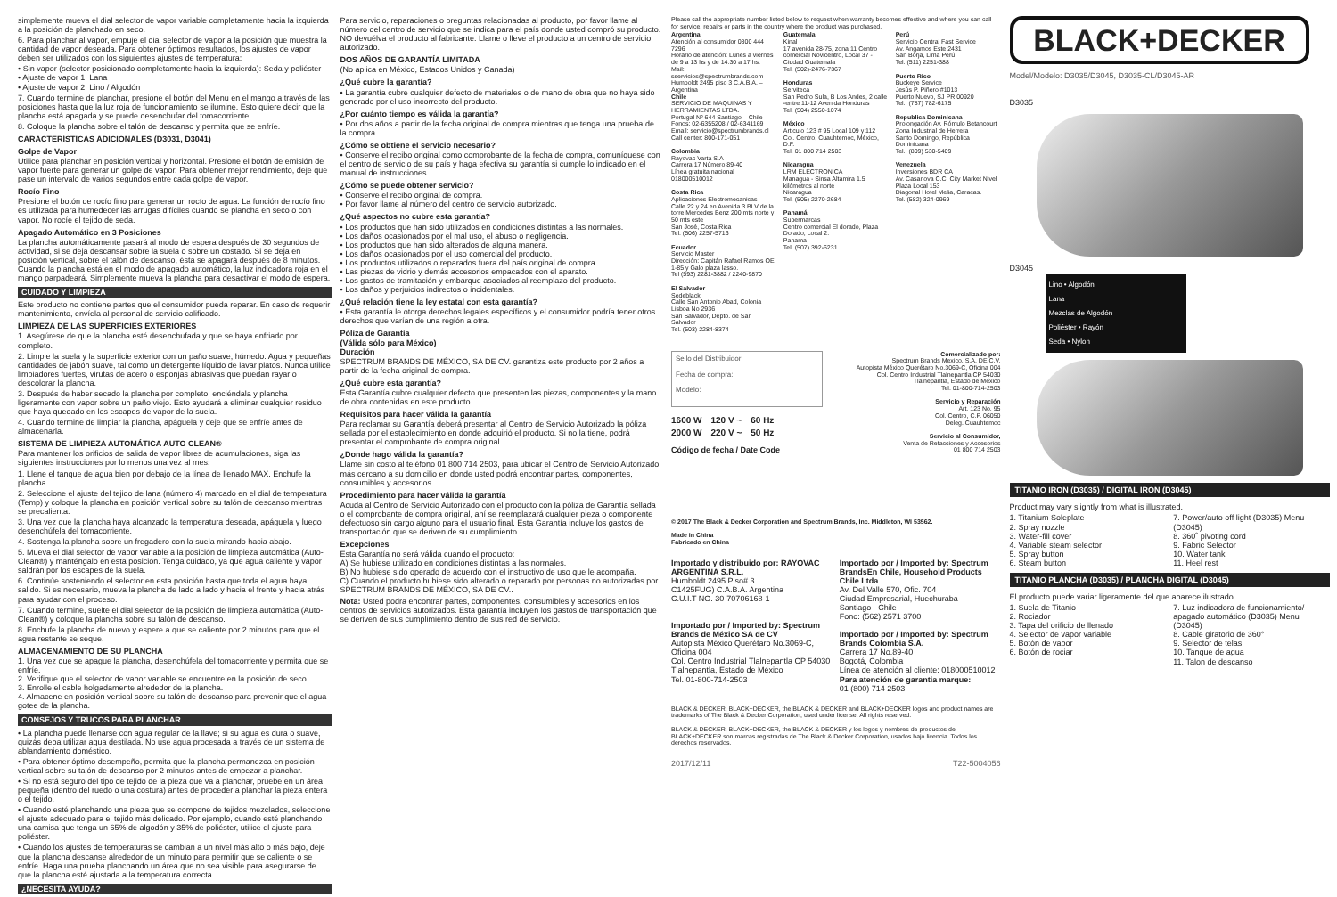simplemente mueva el dial selector de vapor variable completamente hacia la izquierda a la posición de planchado en seco.
6. Para planchar al vapor, empuje el dial selector de vapor a la posición que muestra la cantidad de vapor deseada. Para obtener óptimos resultados, los ajustes de vapor deben ser utilizados con los siguientes ajustes de temperatura:
• Sin vapor (selector posicionado completamente hacia la izquierda): Seda y poliéster
• Ajuste de vapor 1: Lana
• Ajuste de vapor 2: Lino / Algodón
7. Cuando termine de planchar, presione el botón del Menu en el mango a través de las posiciones hasta que la luz roja de funcionamiento se ilumine. Esto quiere decir que la plancha está apagada y se puede desenchufar del tomacorriente.
8. Coloque la plancha sobre el talón de descanso y permita que se enfríe.
CARACTERÍSTICAS ADICIONALES (D3031, D3041)
Golpe de Vapor
Utilice para planchar en posición vertical y horizontal. Presione el botón de emisión de vapor fuerte para generar un golpe de vapor. Para obtener mejor rendimiento, deje que pase un intervalo de varios segundos entre cada golpe de vapor.
Rocío Fino
Presione el botón de rocío fino para generar un rocío de agua. La función de rocío fino es utilizada para humedecer las arrugas difíciles cuando se plancha en seco o con vapor. No rocíe el tejido de seda.
Apagado Automático en 3 Posiciones
La plancha automáticamente pasará al modo de espera después de 30 segundos de actividad, si se deja descansar sobre la suela o sobre un costado. Si se deja en posición vertical, sobre el talón de descanso, ésta se apagará después de 8 minutos. Cuando la plancha está en el modo de apagado automático, la luz indicadora roja en el mango parpadeará. Simplemente mueva la plancha para desactivar el modo de espera.
CUIDADO Y LIMPIEZA
Este producto no contiene partes que el consumidor pueda reparar. En caso de requerir mantenimiento, envíela al personal de servicio calificado.
LIMPIEZA DE LAS SUPERFICIES EXTERIORES
1. Asegúrese de que la plancha esté desenchufada y que se haya enfriado por completo.
2. Limpie la suela y la superficie exterior con un paño suave, húmedo. Agua y pequeñas cantidades de jabón suave, tal como un detergente líquido de lavar platos. Nunca utilice limpiadores fuertes, virutas de acero o esponjas abrasivas que puedan rayar o descolorar la plancha.
3. Después de haber secado la plancha por completo, enciéndala y plancha ligeramente con vapor sobre un paño viejo. Esto ayudará a eliminar cualquier residuo que haya quedado en los escapes de vapor de la suela.
4. Cuando termine de limpiar la plancha, apáguela y deje que se enfríe antes de almacenarla.
SISTEMA DE LIMPIEZA AUTOMÁTICA AUTO CLEAN®
Para mantener los orificios de salida de vapor libres de acumulaciones, siga las siguientes instrucciones por lo menos una vez al mes:
1. Llene el tanque de agua bien por debajo de la línea de llenado MAX. Enchufe la plancha.
2. Seleccione el ajuste del tejido de lana (número 4) marcado en el dial de temperatura (Temp) y coloque la plancha en posición vertical sobre su talón de descanso mientras se precalienta.
3. Una vez que la plancha haya alcanzado la temperatura deseada, apáguela y luego desenchúfela del tomacorriente.
4. Sostenga la plancha sobre un fregadero con la suela mirando hacia abajo.
5. Mueva el dial selector de vapor variable a la posición de limpieza automática (Auto-Clean®) y manténgalo en esta posición. Tenga cuidado, ya que agua caliente y vapor saldrán por los escapes de la suela.
6. Continúe sosteniendo el selector en esta posición hasta que toda el agua haya salido. Si es necesario, mueva la plancha de lado a lado y hacia el frente y hacia atrás para ayudar con el proceso.
7. Cuando termine, suelte el dial selector de la posición de limpieza automática (Auto-Clean®) y coloque la plancha sobre su talón de descanso.
8. Enchufe la plancha de nuevo y espere a que se caliente por 2 minutos para que el agua restante se seque.
ALMACENAMIENTO DE SU PLANCHA
1. Una vez que se apague la plancha, desenchúfela del tomacorriente y permita que se enfríe.
2. Verifique que el selector de vapor variable se encuentre en la posición de seco.
3. Enrolle el cable holgadamente alrededor de la plancha.
4. Almacene en posición vertical sobre su talón de descanso para prevenir que el agua gotee de la plancha.
CONSEJOS Y TRUCOS PARA PLANCHAR
• La plancha puede llenarse con agua regular de la llave; si su agua es dura o suave, quizás deba utilizar agua destilada. No use agua procesada a través de un sistema de ablandamiento doméstico.
• Para obtener óptimo desempeño, permita que la plancha permanezca en posición vertical sobre su talón de descanso por 2 minutos antes de empezar a planchar.
• Si no está seguro del tipo de tejido de la pieza que va a planchar, pruebe en un área pequeña (dentro del ruedo o una costura) antes de proceder a planchar la pieza entera o el tejido.
• Cuando esté planchando una pieza que se compone de tejidos mezclados, seleccione el ajuste adecuado para el tejido más delicado. Por ejemplo, cuando esté planchando una camisa que tenga un 65% de algodón y 35% de poliéster, utilice el ajuste para poliéster.
• Cuando los ajustes de temperaturas se cambian a un nivel más alto o más bajo, deje que la plancha descanse alrededor de un minuto para permitir que se caliente o se enfríe. Haga una prueba planchando un área que no sea visible para asegurarse de que la plancha esté ajustada a la temperatura correcta.
¿NECESITA AYUDA?
Para servicio, reparaciones o preguntas relacionadas al producto, por favor llame al número del centro de servicio que se indica para el país donde usted compró su producto. NO devuélva el producto al fabricante. Llame o lleve el producto a un centro de servicio autorizado.
DOS AÑOS DE GARANTÍA LIMITADA
(No aplica en México, Estados Unidos y Canada)
¿Qué cubre la garantía?
• La garantía cubre cualquier defecto de materiales o de mano de obra que no haya sido generado por el uso incorrecto del producto.
¿Por cuánto tiempo es válida la garantía?
• Por dos años a partir de la fecha original de compra mientras que tenga una prueba de la compra.
¿Cómo se obtiene el servicio necesario?
• Conserve el recibo original como comprobante de la fecha de compra, comuníquese con el centro de servicio de su país y haga efectiva su garantía si cumple lo indicado en el manual de instrucciones.
¿Cómo se puede obtener servicio?
• Conserve el recibo original de compra.
• Por favor llame al número del centro de servicio autorizado.
¿Qué aspectos no cubre esta garantía?
• Los productos que han sido utilizados en condiciones distintas a las normales.
• Los daños ocasionados por el mal uso, el abuso o negligencia.
• Los productos que han sido alterados de alguna manera.
• Los daños ocasionados por el uso comercial del producto.
• Los productos utilizados o reparados fuera del país original de compra.
• Las piezas de vidrio y demás accesorios empacados con el aparato.
• Los gastos de tramitación y embarque asociados al reemplazo del producto.
• Los daños y perjuicios indirectos o incidentales.
¿Qué relación tiene la ley estatal con esta garantía?
• Esta garantía le otorga derechos legales específicos y el consumidor podría tener otros derechos que varían de una región a otra.
Póliza de Garantía
(Válida sólo para México)
Duración
SPECTRUM BRANDS DE MÉXICO, SA DE CV. garantiza este producto por 2 años a partir de la fecha original de compra.
¿Qué cubre esta garantía?
Esta Garantía cubre cualquier defecto que presenten las piezas, componentes y la mano de obra contenidas en este producto.
Requisitos para hacer válida la garantía
Para reclamar su Garantía deberá presentar al Centro de Servicio Autorizado la póliza sellada por el establecimiento en donde adquirió el producto. Si no la tiene, podrá presentar el comprobante de compra original.
¿Donde hago válida la garantía?
Llame sin costo al teléfono 01 800 714 2503, para ubicar el Centro de Servicio Autorizado más cercano a su domicilio en donde usted podrá encontrar partes, componentes, consumibles y accesorios.
Procedimiento para hacer válida la garantía
Acuda al Centro de Servicio Autorizado con el producto con la póliza de Garantía sellada o el comprobante de compra original, ahí se reemplazará cualquier pieza o componente defectuoso sin cargo alguno para el usuario final. Esta Garantía incluye los gastos de transportación que se deriven de su cumplimiento.
Excepciones
Esta Garantía no será válida cuando el producto:
A) Se hubiese utilizado en condiciones distintas a las normales.
B) No hubiese sido operado de acuerdo con el instructivo de uso que le acompaña.
C) Cuando el producto hubiese sido alterado o reparado por personas no autorizadas por SPECTRUM BRANDS DE MÉXICO, SA DE CV..
Nota: Usted podra encontrar partes, componentes, consumibles y accesorios en los centros de servicios autorizados. Esta garantía incluyen los gastos de transportación que se deriven de sus cumplimiento dentro de sus red de servicio.
Please call the appropriate number listed below to request when warranty becomes effective and where you can call for service, repairs or parts in the country where the product was purchased.
Argentina
Atención al consumidor 0800 444 7296
Horario de atención: Lunes a viernes de 9 a 13 hs y de 14.30 a 17 hs.
Mail: sservicios@spectrumbrands.com
Humboldt 2495 piso 3 C.A.B.A. – Argentina
Chile
SERVICIO DE MAQUINAS Y HERRAMIENTAS LTDA.
Portugal Nº 644 Santiago – Chile
Fonos: 02-6355208 / 02-6341169
Email: servicio@spectrumbrands.cl
Call center: 800-171-051
Colombia
Rayovac Varta S.A
Carrera 17 Número 89-40
Línea gratuita nacional 018000510012
Costa Rica
Aplicaciones Electromecanicas
Calle 22 y 24 en Avenida 3 BLV de la torre Mercedes Benz 200 mts norte y 50 mts este
San José, Costa Rica
Tel. (506) 2257-5716
Ecuador
Servicio Master
Dirección: Capitán Rafael Ramos OE 1-85 y Galo plaza lasso.
Tel (593) 2281-3882 / 2240-9870
El Salvador
Sedeblack
Calle San Antonio Abad, Colonia Lisboa No 2936
San Salvador, Depto. de San Salvador
Tel. (503) 2284-8374
Guatemala
Kinal
17 avenida 28-75, zona 11 Centro comercial Novicentro, Local 37 - Ciudad Guatemala
Tel. (502)-2476-7367
Honduras
Serviteca
San Pedro Sula, B Los Andes, 2 calle -entre 11-12 Avenida Honduras
Tel. (504) 2550-1074
México
Articulo 123 # 95 Local 109 y 112
Col. Centro, Cuauhtemoc, México, D.F.
Tel. 01 800 714 2503
Nicaragua
LRM ELECTRONICA
Managua - Sinsa Altamira 1.5 kilómetros al norte
Nicaragua
Tel. (505) 2270-2684
Panamá
Supermarcas
Centro comercial El dorado, Plaza Dorado, Local 2.
Panama
Tel. (507) 392-6231
Perú
Servicio Central Fast Service
Av. Angamos Este 2431
San Borja, Lima Perú
Tel. (511) 2251-388
Puerto Rico
Buckeye Service
Jesús P. Piñero #1013
Puerto Nuevo, SJ PR 00920
Tel.: (787) 782-6175
Republica Dominicana
Prolongación Av. Rómulo Betancourt
Zona Industrial de Herrera
Santo Domingo, República Dominicana
Tel.: (809) 530-5409
Venezuela
Inversiones BDR CA
Av. Casanova C.C. City Market Nivel Plaza Local 153
Diagonal Hotel Melia, Caracas.
Tel. (582) 324-0969
Sello del Distribuidor:
Fecha de compra:
Modelo:
| 1600 W | 120 V ~ | 60 Hz |
| 2000 W | 220 V ~ | 50 Hz |
Código de fecha / Date Code
Comercializado por:
Spectrum Brands Mexico, S.A. DE C.V.
Autopista México Querétaro No.3069-C, Oficina 004
Col. Centro Industrial Tlalnepantla CP 54030
Tlalnepantla, Estado de México
Tel. 01-800-714-2503
Servicio y Reparación
Art. 123 No. 95
Col. Centro, C.P. 06050
Deleg. Cuauhtemoc
Servicio al Consumidor,
Venta de Refacciones y Accesorios
01 800 714 2503
© 2017 The Black & Decker Corporation and Spectrum Brands, Inc. Middleton, WI 53562.
Made in China
Fabricado en China
Importado y distribuido por: RAYOVAC ARGENTINA S.R.L.
Humboldt 2495 Piso# 3
C1425FUG) C.A.B.A. Argentina
C.U.I.T NO. 30-70706168-1
Importado por / Imported by: Spectrum Brands de México SA de CV
Autopista México Querétaro No.3069-C, Oficina 004
Col. Centro Industrial Tlalnepantla CP 54030
Tlalnepantla, Estado de México
Tel. 01-800-714-2503
Importado por / Imported by: Spectrum BrandsEn Chile, Household Products Chile Ltda
Av. Del Valle 570, Ofic. 704
Ciudad Empresarial, Huechuraba
Santiago - Chile
Fono: (562) 2571 3700
Importado por / Imported by: Spectrum Brands Colombia S.A.
Carrera 17 No.89-40
Bogotá, Colombia
Línea de atención al cliente: 018000510012
Para atención de garantia marque:
01 (800) 714 2503
BLACK & DECKER, BLACK+DECKER, the BLACK & DECKER and BLACK+DECKER logos and product names are trademarks of The Black & Decker Corporation, used under license. All rights reserved.
BLACK & DECKER, BLACK+DECKER, the BLACK & DECKER y los logos y nombres de productos de BLACK+DECKER son marcas registradas de The Black & Decker Corporation, usados bajo licencia. Todos los derechos reservados.
2017/12/11 T22-5004056
BLACK+DECKER
Model/Modelo: D3035/D3045, D3035-CL/D3045-AR
D3035
D3045
Lino • Algodón
Lana
Mezclas de Algodón
Poliéster • Rayón
Seda • Nylon
TITANIO IRON (D3035) / DIGITAL IRON (D3045)
Product may vary slightly from what is illustrated.
1. Titanium Soleplate
2. Spray nozzle
3. Water-fill cover
4. Variable steam selector
5. Spray button
6. Steam button
7. Power/auto off light (D3035) Menu (D3045)
8. 360˚ pivoting cord
9. Fabric Selector
10. Water tank
11. Heel rest
TITANIO PLANCHA (D3035) / PLANCHA DIGITAL (D3045)
El producto puede variar ligeramente del que aparece ilustrado.
1. Suela de Titanio
2. Rociador
3. Tapa del orificio de llenado
4. Selector de vapor variable
5. Botón de vapor
6. Botón de rociar
7. Luz indicadora de funcionamiento/ apagado automático (D3035) Menu (D3045)
8. Cable giratorio de 360°
9. Selector de telas
10. Tanque de agua
11. Talon de descanso